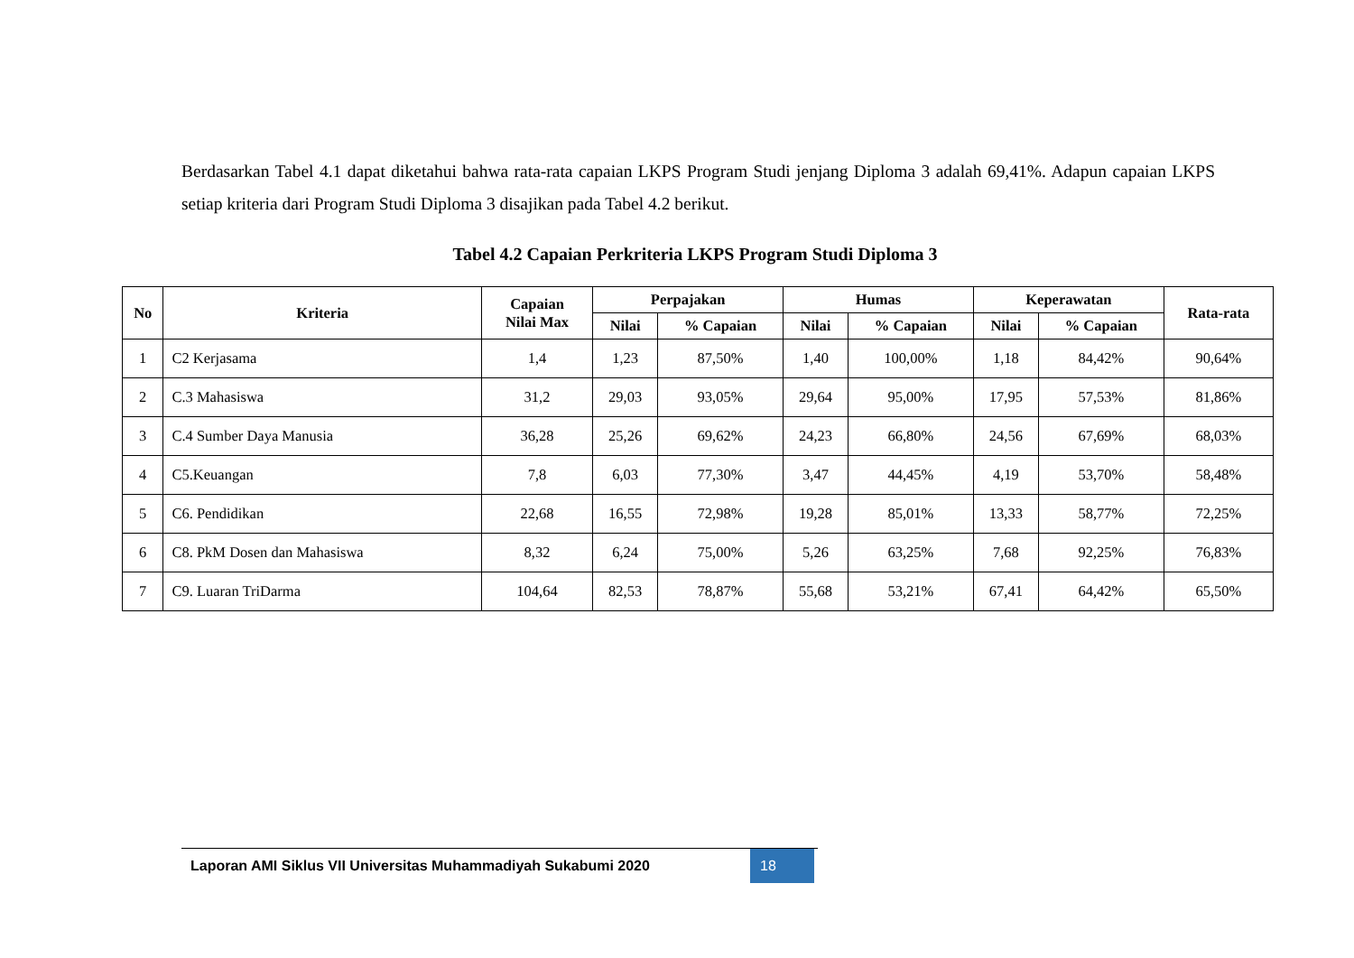Berdasarkan Tabel 4.1 dapat diketahui bahwa rata-rata capaian LKPS Program Studi jenjang Diploma 3 adalah 69,41%. Adapun capaian LKPS setiap kriteria dari Program Studi Diploma 3 disajikan pada Tabel 4.2 berikut.
Tabel 4.2 Capaian Perkriteria LKPS Program Studi Diploma 3
| No | Kriteria | Capaian Nilai Max | Perpajakan | | Humas | | Keperawatan | | Rata-rata |
| --- | --- | --- | --- | --- | --- | --- | --- | --- | --- |
| | | | Nilai | % Capaian | Nilai | % Capaian | Nilai | % Capaian | |
| 1 | C2 Kerjasama | 1,4 | 1,23 | 87,50% | 1,40 | 100,00% | 1,18 | 84,42% | 90,64% |
| 2 | C.3 Mahasiswa | 31,2 | 29,03 | 93,05% | 29,64 | 95,00% | 17,95 | 57,53% | 81,86% |
| 3 | C.4 Sumber Daya Manusia | 36,28 | 25,26 | 69,62% | 24,23 | 66,80% | 24,56 | 67,69% | 68,03% |
| 4 | C5.Keuangan | 7,8 | 6,03 | 77,30% | 3,47 | 44,45% | 4,19 | 53,70% | 58,48% |
| 5 | C6. Pendidikan | 22,68 | 16,55 | 72,98% | 19,28 | 85,01% | 13,33 | 58,77% | 72,25% |
| 6 | C8. PkM Dosen dan Mahasiswa | 8,32 | 6,24 | 75,00% | 5,26 | 63,25% | 7,68 | 92,25% | 76,83% |
| 7 | C9. Luaran TriDarma | 104,64 | 82,53 | 78,87% | 55,68 | 53,21% | 67,41 | 64,42% | 65,50% |
Laporan AMI Siklus VII Universitas Muhammadiyah Sukabumi 2020 18